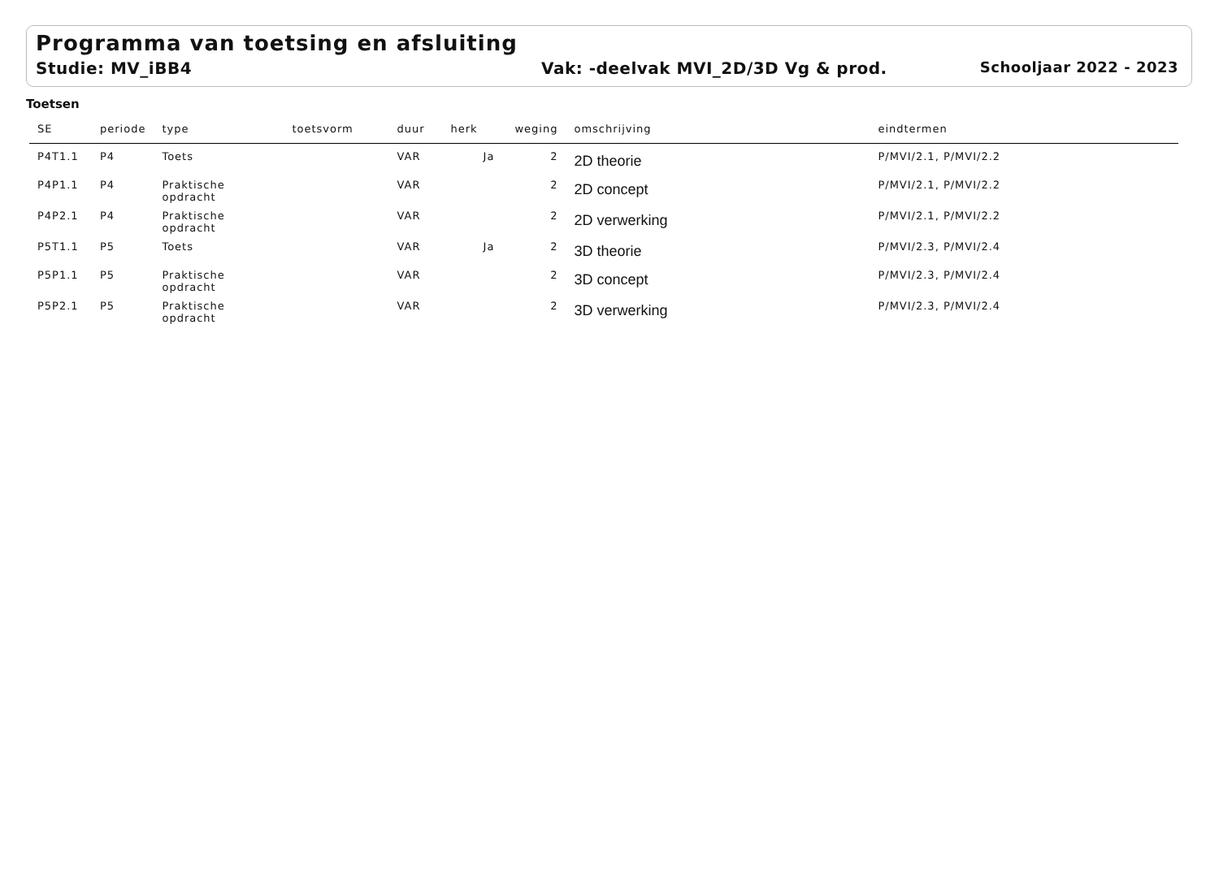Programma van toetsing en afsluiting
Studie: MV_iBB4 Vak: -deelvak MVI_2D/3D Vg & prod. Schooljaar 2022 - 2023
Toetsen
| SE | periode | type | toetsvorm | duur | herk | weging | omschrijving | eindtermen |
| --- | --- | --- | --- | --- | --- | --- | --- | --- |
| P4T1.1 | P4 | Toets | | VAR | Ja | 2 | 2D theorie | P/MVI/2.1, P/MVI/2.2 |
| P4P1.1 | P4 | Praktische opdracht | | VAR | | 2 | 2D concept | P/MVI/2.1, P/MVI/2.2 |
| P4P2.1 | P4 | Praktische opdracht | | VAR | | 2 | 2D verwerking | P/MVI/2.1, P/MVI/2.2 |
| P5T1.1 | P5 | Toets | | VAR | Ja | 2 | 3D theorie | P/MVI/2.3, P/MVI/2.4 |
| P5P1.1 | P5 | Praktische opdracht | | VAR | | 2 | 3D concept | P/MVI/2.3, P/MVI/2.4 |
| P5P2.1 | P5 | Praktische opdracht | | VAR | | 2 | 3D verwerking | P/MVI/2.3, P/MVI/2.4 |